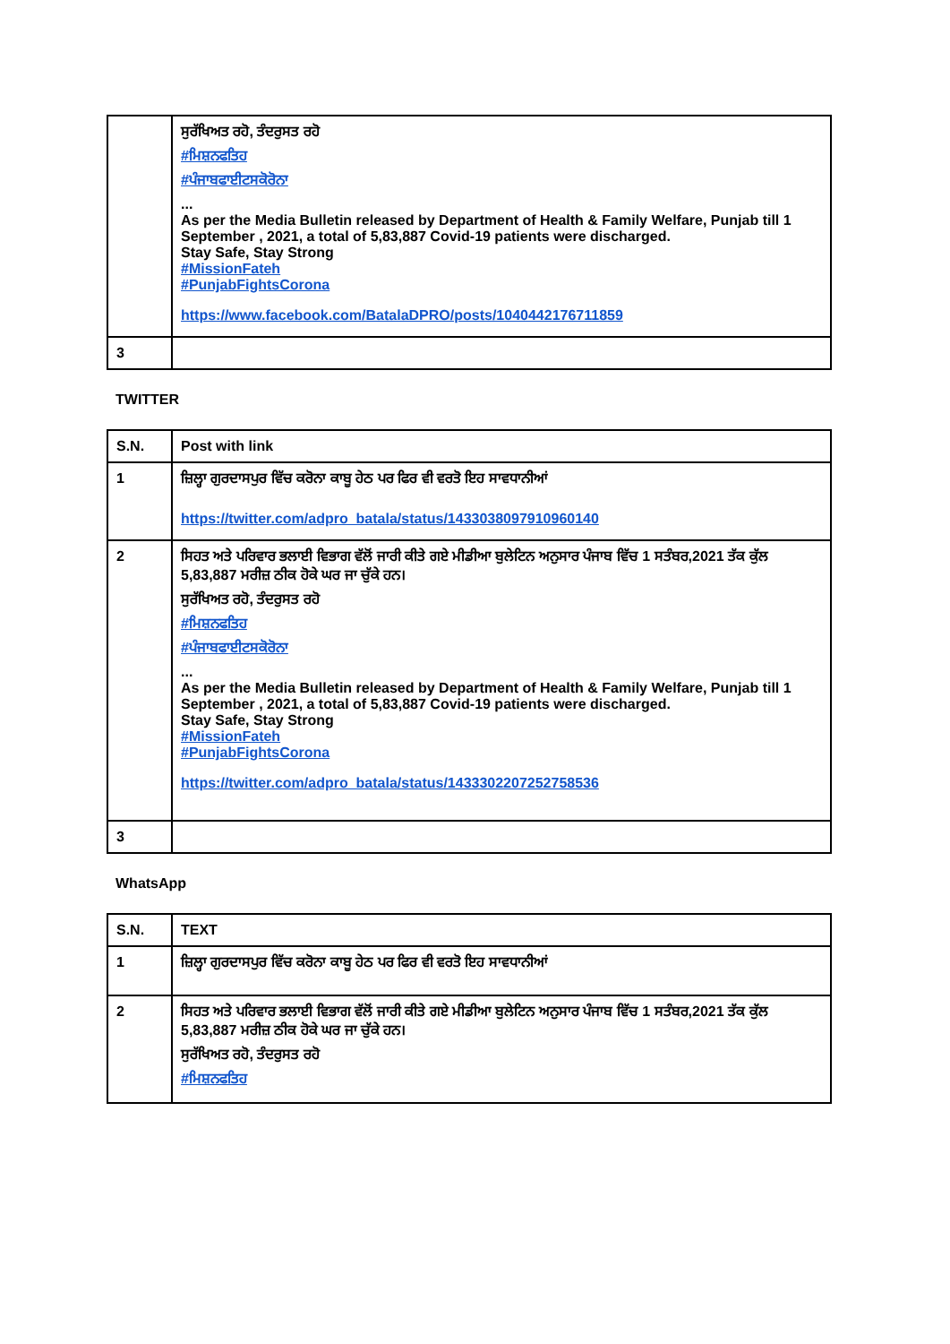| | ਸੁਰੱਖਿਅਤ ਰਹੋ, ਤੰਦਰੁਸਤ ਰਹੋ #ਮਿਸ਼ਨਫਤਿਹ #ਪੰਜਾਬਫਾਈਟਸਕੋਰੋਨਾ ... As per the Media Bulletin released by Department of Health & Family Welfare, Punjab till 1 September , 2021, a total of 5,83,887 Covid-19 patients were discharged. Stay Safe, Stay Strong #MissionFateh #PunjabFightsCorona https://www.facebook.com/BatalaDPRO/posts/1040442176711859 |
| 3 | |
TWITTER
| S.N. | Post with link |
| --- | --- |
| 1 | ਜ਼ਿਲ੍ਹਾ ਗੁਰਦਾਸਪੁਰ ਵਿੱਚ ਕਰੋਨਾ ਕਾਬੂ ਹੇਠ ਪਰ ਫਿਰ ਵੀ ਵਰਤੋ ਇਹ ਸਾਵਧਾਨੀਆਂ https://twitter.com/adpro_batala/status/1433038097910960140 |
| 2 | ਸਿਹਤ ਅਤੇ ਪਰਿਵਾਰ ਭਲਾਈ ਵਿਭਾਗ ਵੱਲੋਂ ਜਾਰੀ ਕੀਤੇ ਗਏ ਮੀਡੀਆ ਬੁਲੇਟਿਨ ਅਨੁਸਾਰ ਪੰਜਾਬ ਵਿੱਚ 1 ਸਤੰਬਰ,2021 ਤੱਕ ਕੁੱਲ 5,83,887 ਮਰੀਜ਼ ਠੀਕ ਹੋਕੇ ਘਰ ਜਾ ਚੁੱਕੇ ਹਨ। ਸੁਰੱਖਿਅਤ ਰਹੋ, ਤੰਦਰੁਸਤ ਰਹੋ #ਮਿਸ਼ਨਫਤਿਹ #ਪੰਜਾਬਫਾਈਟਸਕੋਰੋਨਾ ... As per the Media Bulletin released by Department of Health & Family Welfare, Punjab till 1 September , 2021, a total of 5,83,887 Covid-19 patients were discharged. Stay Safe, Stay Strong #MissionFateh #PunjabFightsCorona https://twitter.com/adpro_batala/status/1433302207252758536 |
| 3 | |
WhatsApp
| S.N. | TEXT |
| --- | --- |
| 1 | ਜ਼ਿਲ੍ਹਾ ਗੁਰਦਾਸਪੁਰ ਵਿੱਚ ਕਰੋਨਾ ਕਾਬੂ ਹੇਠ ਪਰ ਫਿਰ ਵੀ ਵਰਤੋ ਇਹ ਸਾਵਧਾਨੀਆਂ |
| 2 | ਸਿਹਤ ਅਤੇ ਪਰਿਵਾਰ ਭਲਾਈ ਵਿਭਾਗ ਵੱਲੋਂ ਜਾਰੀ ਕੀਤੇ ਗਏ ਮੀਡੀਆ ਬੁਲੇਟਿਨ ਅਨੁਸਾਰ ਪੰਜਾਬ ਵਿੱਚ 1 ਸਤੰਬਰ,2021 ਤੱਕ ਕੁੱਲ 5,83,887 ਮਰੀਜ਼ ਠੀਕ ਹੋਕੇ ਘਰ ਜਾ ਚੁੱਕੇ ਹਨ। ਸੁਰੱਖਿਅਤ ਰਹੋ, ਤੰਦਰੁਸਤ ਰਹੋ #ਮਿਸ਼ਨਫਤਿਹ |